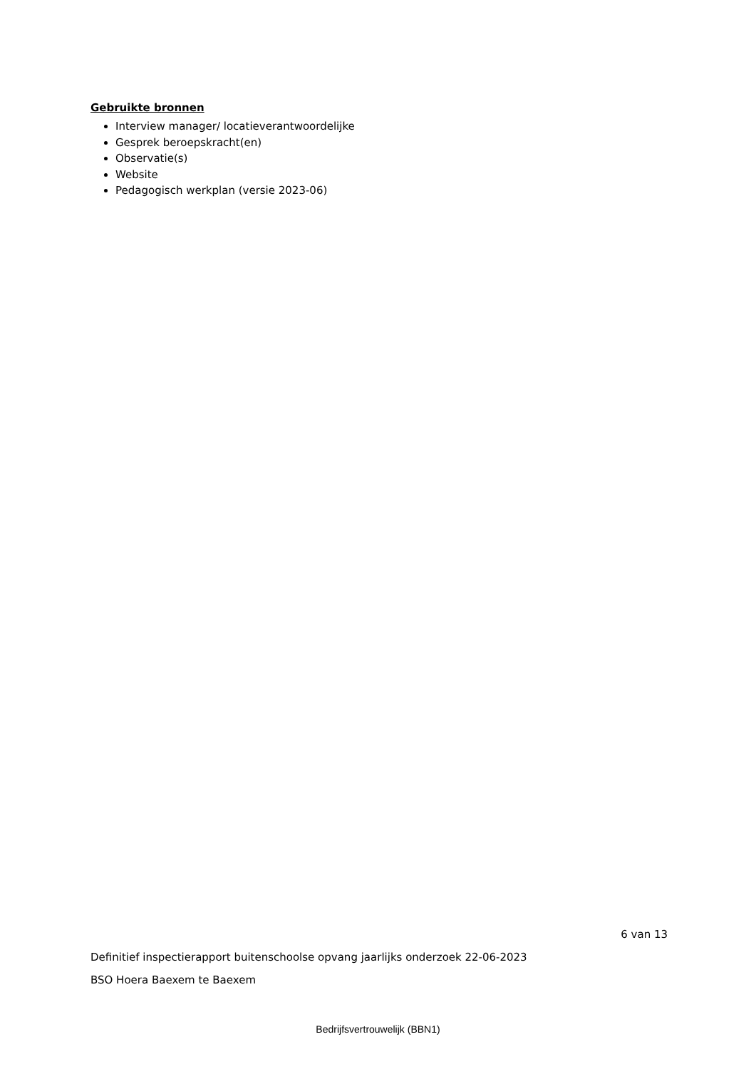Gebruikte bronnen
Interview manager/ locatieverantwoordelijke
Gesprek beroepskracht(en)
Observatie(s)
Website
Pedagogisch werkplan (versie 2023-06)
6 van 13
Definitief inspectierapport buitenschoolse opvang jaarlijks onderzoek 22-06-2023
BSO Hoera Baexem te Baexem
Bedrijfsvertrouwelijk (BBN1)